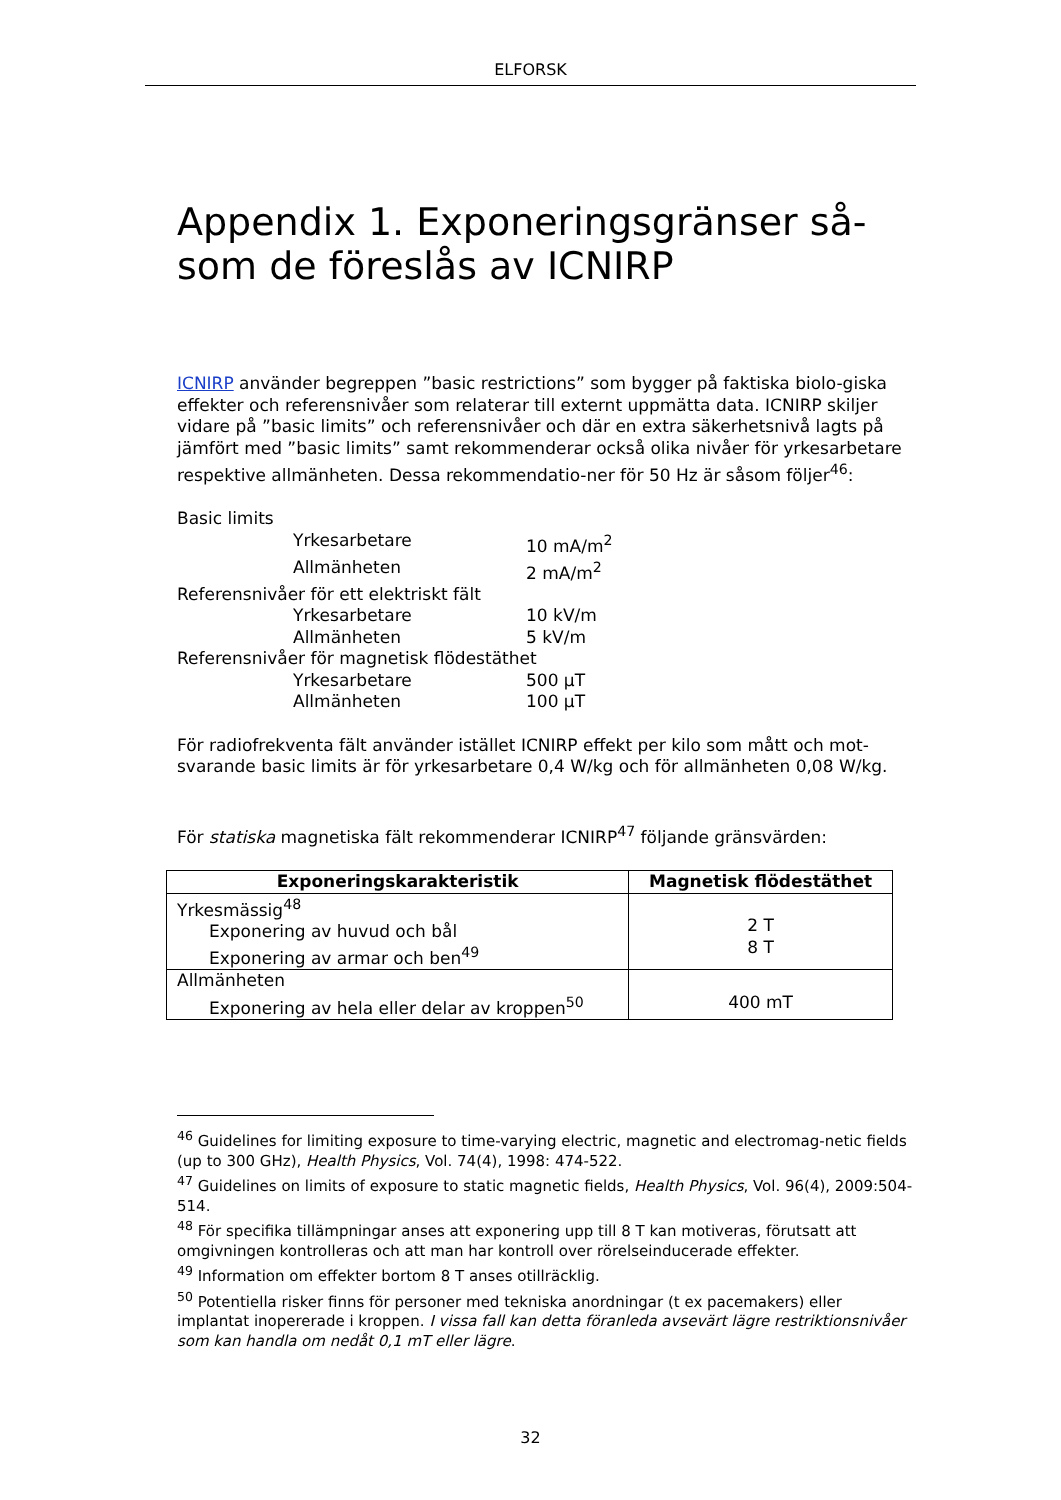ELFORSK
Appendix 1. Exponeringsgränser så-som de föreslås av ICNIRP
ICNIRP använder begreppen ”basic restrictions” som bygger på faktiska biolo-giska effekter och referensnivåer som relaterar till externt uppmätta data. ICNIRP skiljer vidare på ”basic limits” och referensnivåer och där en extra säkerhetsnivå lagts på jämfört med ”basic limits” samt rekommenderar också olika nivåer för yrkesarbetare respektive allmänheten. Dessa rekommendatio-ner för 50 Hz är såsom följer<sup>46</sup>:
Basic limits
Yrkesarbetare 10 mA/m<sup>2</sup>
Allmänheten 2 mA/m<sup>2</sup>
Referensnivåer för ett elektriskt fält
Yrkesarbetare 10 kV/m
Allmänheten 5 kV/m
Referensnivåer för magnetisk flödestäthet
Yrkesarbetare 500 µT
Allmänheten 100 µT
För radiofrekventa fält använder istället ICNIRP effekt per kilo som mått och mot-svarande basic limits är för yrkesarbetare 0,4 W/kg och för allmänheten 0,08 W/kg.
För statiska magnetiska fält rekommenderar ICNIRP<sup>47</sup> följande gränsvärden:
| Exponeringskarakteristik | Magnetisk flödestäthet |
| --- | --- |
| Yrkesmässig<sup>48</sup> Exponering av huvud och bål Exponering av armar och ben<sup>49</sup> | 2 T 8 T |
| Allmänheten Exponering av hela eller delar av kroppen<sup>50</sup> | 400 mT |
<sup>46</sup> Guidelines for limiting exposure to time-varying electric, magnetic and electromag-netic fields (up to 300 GHz), Health Physics, Vol. 74(4), 1998: 474-522.
<sup>47</sup> Guidelines on limits of exposure to static magnetic fields, Health Physics, Vol. 96(4), 2009:504-514.
<sup>48</sup> För specifika tillämpningar anses att exponering upp till 8 T kan motiveras, förutsatt att omgivningen kontrolleras och att man har kontroll over rörelseinducerade effekter.
<sup>49</sup> Information om effekter bortom 8 T anses otillräcklig.
<sup>50</sup> Potentiella risker finns för personer med tekniska anordningar (t ex pacemakers) eller implantat inopererade i kroppen. I vissa fall kan detta föranleda avsevärt lägre restriktionsnivåer som kan handla om nedåt 0,1 mT eller lägre.
32